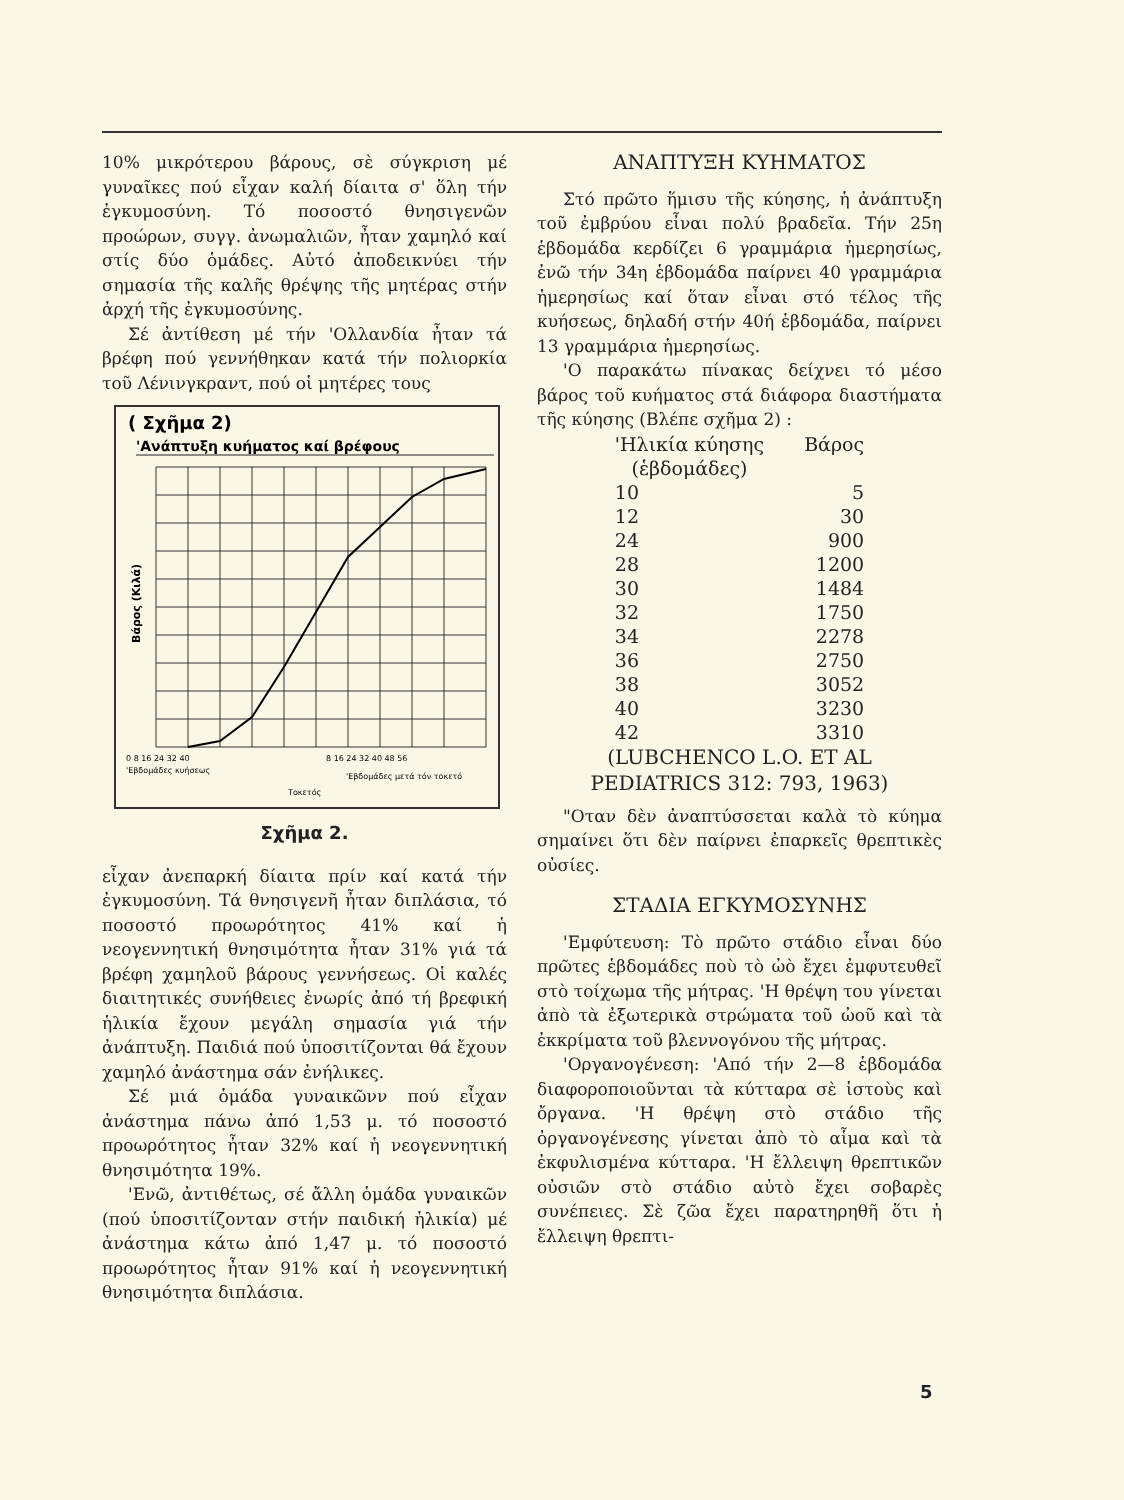10% μικρότερου βάρους, σὲ σύγκριση μέ γυναῖκες πού εἶχαν καλή δίαιτα σ' ὅλη τήν ἐγκυμοσύνη. Τό ποσοστό θνησιγενῶν προώρων, συγγ. ἀνωμαλιῶν, ἦταν χαμηλό καί στίς δύο ὁμάδες. Αὐτό ἀποδεικνύει τήν σημασία τῆς καλῆς θρέψης τῆς μητέρας στήν ἀρχή τῆς ἐγκυμοσύνης.
Σέ ἀντίθεση μέ τήν 'Ολλανδία ἦταν τά βρέφη πού γεννήθηκαν κατά τήν πολιορκία τοῦ Λένινγκραντ, πού οἱ μητέρες τους
( Σχῆμα 2)
'Ανάπτυξη κυήματος καί βρέφους
Βάρος (Κιλά)
0 8 16 24 32 40
'Εβδομάδες κυήσεως
8 16 24 32 40 48 56
'Εβδομάδες μετά τόν τοκετό
Τοκετός
Σχῆμα 2.
εἶχαν ἀνεπαρκή δίαιτα πρίν καί κατά τήν ἐγκυμοσύνη. Τά θνησιγενῆ ἦταν διπλάσια, τό ποσοστό προωρότητος 41% καί ἡ νεογεννητική θνησιμότητα ἦταν 31% γιά τά βρέφη χαμηλοῦ βάρους γεννήσεως. Οἱ καλές διαιτητικές συνήθειες ἐνωρίς ἀπό τή βρεφική ἡλικία ἔχουν μεγάλη σημασία γιά τήν ἀνάπτυξη. Παιδιά πού ὑποσιτίζονται θά ἔχουν χαμηλό ἀνάστημα σάν ἐνήλικες.
Σέ μιά ὁμάδα γυναικῶνν πού εἶχαν ἀνάστημα πάνω ἀπό 1,53 μ. τό ποσοστό προωρότητος ἦταν 32% καί ἡ νεογεννητική θνησιμότητα 19%.
'Ενῶ, ἀντιθέτως, σέ ἄλλη ὁμάδα γυναικῶν (πού ὑποσιτίζονταν στήν παιδική ἡλικία) μέ ἀνάστημα κάτω ἀπό 1,47 μ. τό ποσοστό προωρότητος ἦταν 91% καί ἡ νεογεννητική θνησιμότητα διπλάσια.
ΑΝΑΠΤΥΞΗ ΚΥΗΜΑΤΟΣ
Στό πρῶτο ἥμισυ τῆς κύησης, ἡ ἀνάπτυξη τοῦ ἐμβρύου εἶναι πολύ βραδεῖα. Τήν 25η ἑβδομάδα κερδίζει 6 γραμμάρια ἡμερησίως, ἐνῶ τήν 34η ἑβδομάδα παίρνει 40 γραμμάρια ἡμερησίως καί ὅταν εἶναι στό τέλος τῆς κυήσεως, δηλαδή στήν 40ή ἑβδομάδα, παίρνει 13 γραμμάρια ἡμερησίως.
'Ο παρακάτω πίνακας δείχνει τό μέσο βάρος τοῦ κυήματος στά διάφορα διαστήματα τῆς κύησης (Βλέπε σχῆμα 2) :
| 'Ηλικία κύησης (ἑβδομάδες) | Βάρος |
| --- | --- |
| 10 | 5 |
| 12 | 30 |
| 24 | 900 |
| 28 | 1200 |
| 30 | 1484 |
| 32 | 1750 |
| 34 | 2278 |
| 36 | 2750 |
| 38 | 3052 |
| 40 | 3230 |
| 42 | 3310 |
(LUBCHENCO L.O. ET AL
PEDIATRICS 312: 793, 1963)
"Οταν δὲν ἀναπτύσσεται καλὰ τὸ κύημα σημαίνει ὅτι δὲν παίρνει ἐπαρκεῖς θρεπτικὲς οὐσίες.
ΣΤΑΔΙΑ ΕΓΚΥΜΟΣΥΝΗΣ
'Εμφύτευση: Τὸ πρῶτο στάδιο εἶναι δύο πρῶτες ἑβδομάδες ποὺ τὸ ὠὸ ἔχει ἐμφυτευθεῖ στὸ τοίχωμα τῆς μήτρας. 'Η θρέψη του γίνεται ἀπὸ τὰ ἐξωτερικὰ στρώματα τοῦ ὠοῦ καὶ τὰ ἐκκρίματα τοῦ βλεννογόνου τῆς μήτρας.
'Οργανογένεση: 'Από τήν 2—8 ἑβδομάδα διαφοροποιοῦνται τὰ κύτταρα σὲ ἱστοὺς καὶ ὄργανα. 'Η θρέψη στὸ στάδιο τῆς ὀργανογένεσης γίνεται ἀπὸ τὸ αἷμα καὶ τὰ ἐκφυλισμένα κύτταρα. 'Η ἔλλειψη θρεπτικῶν οὐσιῶν στὸ στάδιο αὐτὸ ἔχει σοβαρὲς συνέπειες. Σὲ ζῶα ἔχει παρατηρηθῆ ὅτι ἡ ἔλλειψη θρεπτι-
5